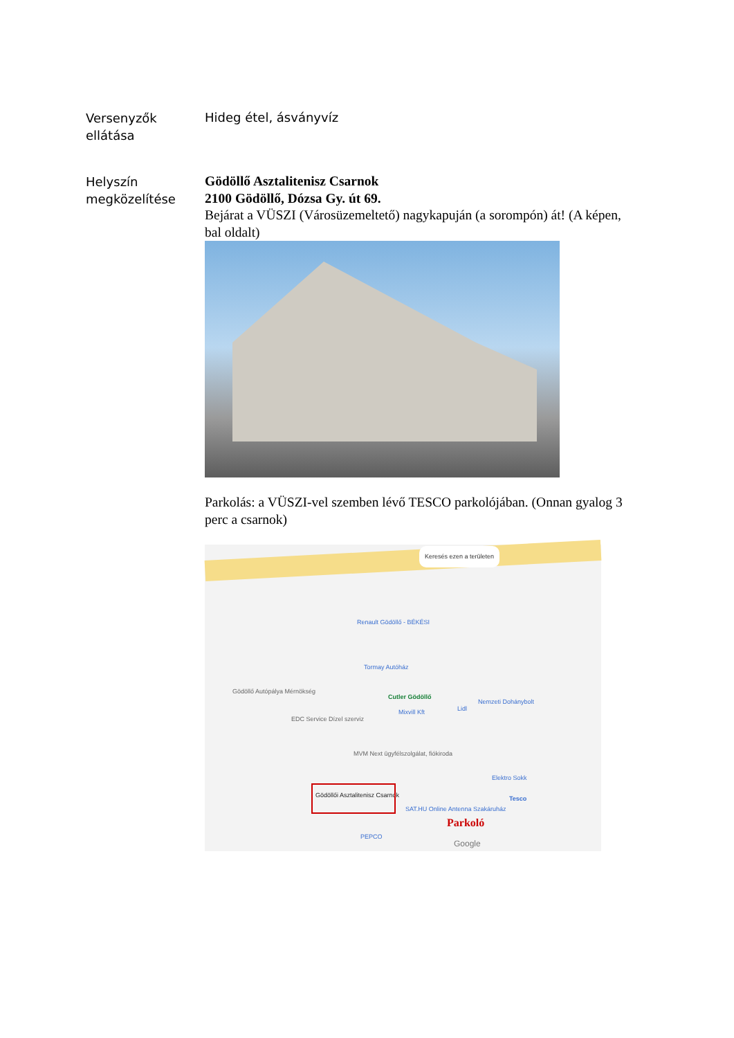Versenyzők
ellátása
Hideg étel, ásványvíz
Helyszín
megközelítése
Gödöllő Asztalitenisz Csarnok
2100 Gödöllő, Dózsa Gy. út 69.
Bejárat a VÜSZI (Városüzemeltető) nagykapuján (a sorompón) át! (A képen, bal oldalt)
Parkolás: a VÜSZI-vel szemben lévő TESCO parkolójában. (Onnan gyalog 3 perc a csarnok)
Keresés ezen a területen
Renault Gödöllő - BÉKÉSI
Tormay Autóház
Gödöllő Autópálya Mérnökség
Cutler Gödöllő
Mixvill Kft Lidl
Nemzeti Dohánybolt
EDC Service Dízel szerviz
MVM Next ügyfélszolgálat, fiókiroda
Gödöllői Asztalitenisz Csarnok
SAT.HU Online Antenna Szakáruház
Elektro Sokk
Tesco
PEPCO
Parkoló
Google